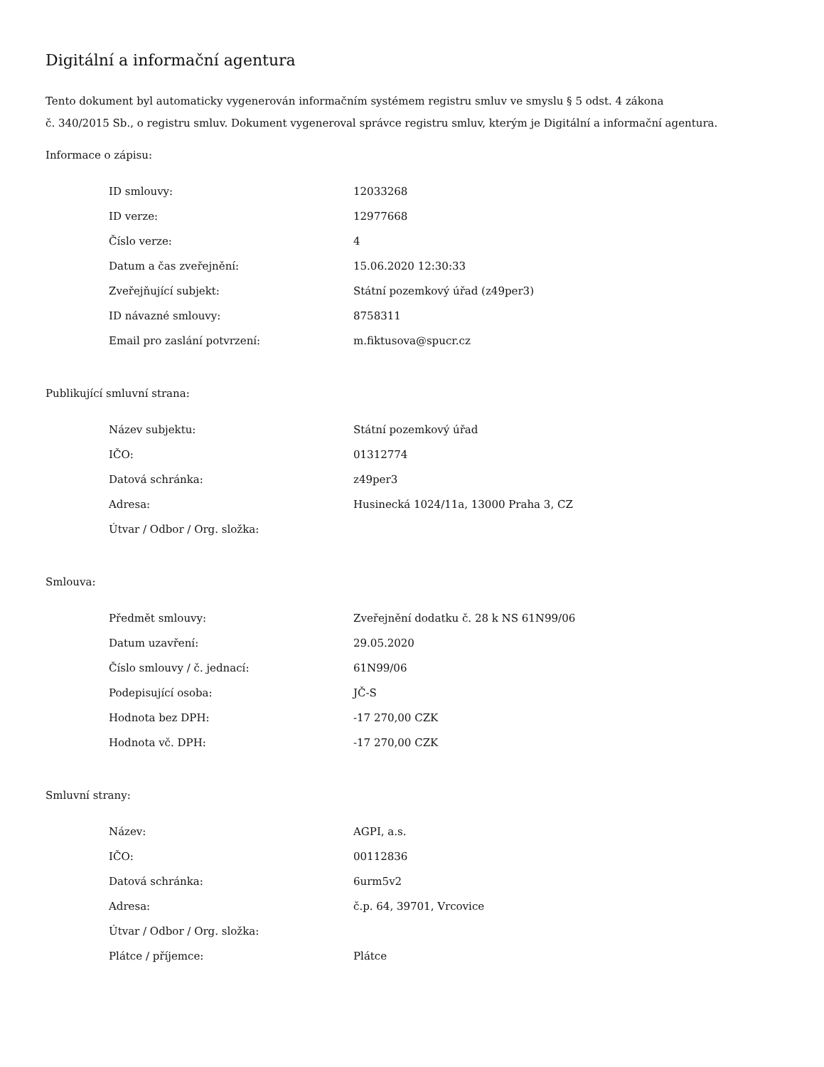Digitální a informační agentura
Tento dokument byl automaticky vygenerován informačním systémem registru smluv ve smyslu § 5 odst. 4 zákona
č. 340/2015 Sb., o registru smluv. Dokument vygeneroval správce registru smluv, kterým je Digitální a informační agentura.
Informace o zápisu:
| ID smlouvy: | 12033268 |
| ID verze: | 12977668 |
| Číslo verze: | 4 |
| Datum a čas zveřejnění: | 15.06.2020 12:30:33 |
| Zveřejňující subjekt: | Státní pozemkový úřad (z49per3) |
| ID návazné smlouvy: | 8758311 |
| Email pro zaslání potvrzení: | m.fiktusova@spucr.cz |
Publikující smluvní strana:
| Název subjektu: | Státní pozemkový úřad |
| IČO: | 01312774 |
| Datová schránka: | z49per3 |
| Adresa: | Husinecká 1024/11a, 13000 Praha 3, CZ |
| Útvar / Odbor / Org. složka: | |
Smlouva:
| Předmět smlouvy: | Zveřejnění dodatku č. 28 k NS 61N99/06 |
| Datum uzavření: | 29.05.2020 |
| Číslo smlouvy / č. jednací: | 61N99/06 |
| Podepisující osoba: | JČ-S |
| Hodnota bez DPH: | -17 270,00 CZK |
| Hodnota vč. DPH: | -17 270,00 CZK |
Smluvní strany:
| Název: | AGPI, a.s. |
| IČO: | 00112836 |
| Datová schránka: | 6urm5v2 |
| Adresa: | č.p. 64, 39701, Vrcovice |
| Útvar / Odbor / Org. složka: | |
| Plátce / příjemce: | Plátce |